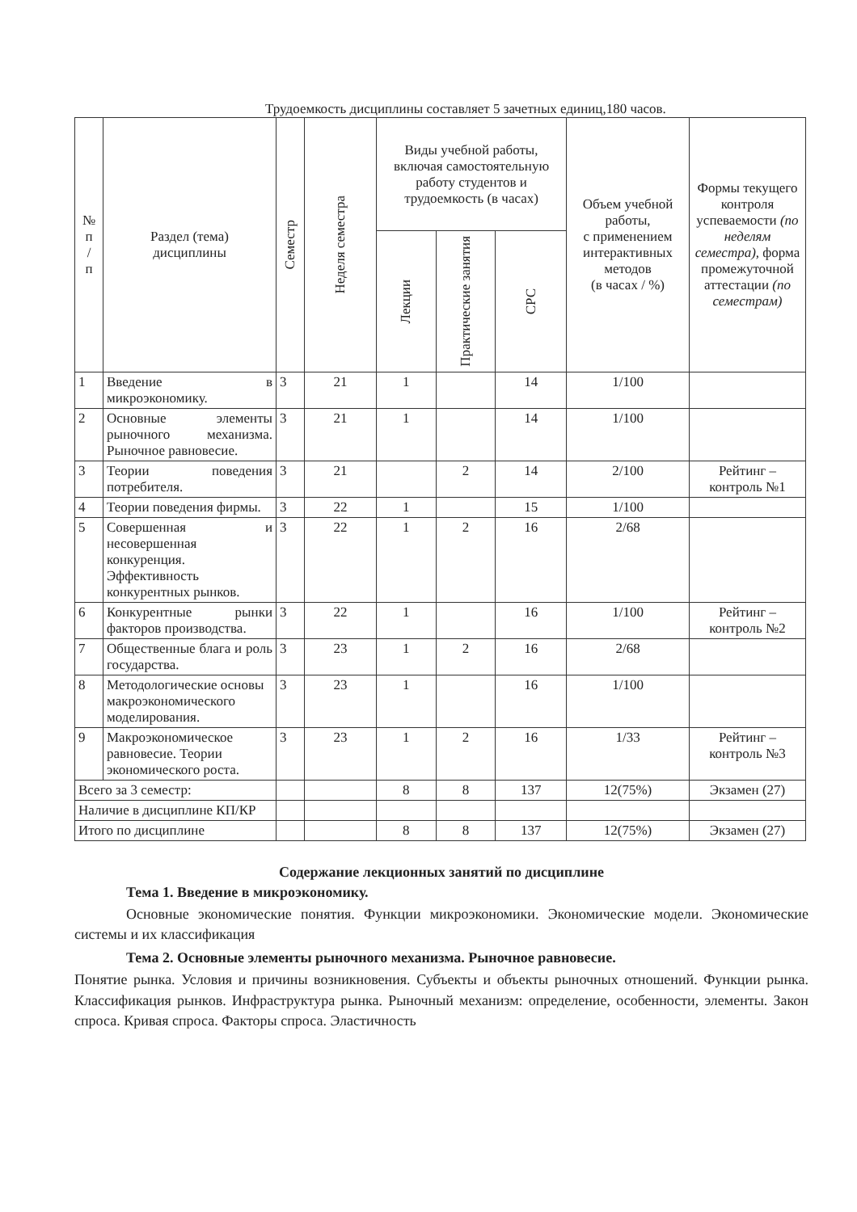Трудоемкость дисциплины составляет 5 зачетных единиц,180 часов.
| № п / п | Раздел (тема) дисциплины | Семестр | Неделя семестра | Виды учебной работы, включая самостоятельную работу студентов и трудоемкость (в часах) | | | Объем учебной работы, с применением интерактивных методов (в часах / %) | Формы текущего контроля успеваемости (по неделям семестра), форма промежуточной аттестации (по семестрам) |
| --- | --- | --- | --- | --- | --- | --- | --- | --- |
| | | | | Лекции | Практические занятия | СРС | | |
| 1 | Введение в микроэкономику. | 3 | 21 | 1 | | 14 | 1/100 | |
| 2 | Основные элементы рыночного механизма. Рыночное равновесие. | 3 | 21 | 1 | | 14 | 1/100 | |
| 3 | Теории поведения потребителя. | 3 | 21 | | 2 | 14 | 2/100 | Рейтинг – контроль №1 |
| 4 | Теории поведения фирмы. | 3 | 22 | 1 | | 15 | 1/100 | |
| 5 | Совершенная и несовершенная конкуренция. Эффективность конкурентных рынков. | 3 | 22 | 1 | 2 | 16 | 2/68 | |
| 6 | Конкурентные рынки факторов производства. | 3 | 22 | 1 | | 16 | 1/100 | Рейтинг – контроль №2 |
| 7 | Общественные блага и роль государства. | 3 | 23 | 1 | 2 | 16 | 2/68 | |
| 8 | Методологические основы макроэкономического моделирования. | 3 | 23 | 1 | | 16 | 1/100 | |
| 9 | Макроэкономическое равновесие. Теории экономического роста. | 3 | 23 | 1 | 2 | 16 | 1/33 | Рейтинг – контроль №3 |
| Всего за 3 семестр: | | | | 8 | 8 | 137 | 12(75%) | Экзамен (27) |
| Наличие в дисциплине КП/КР | | | | | | | | |
| Итого по дисциплине | | | | 8 | 8 | 137 | 12(75%) | Экзамен (27) |
Содержание лекционных занятий по дисциплине
Тема 1. Введение в микроэкономику.
Основные экономические понятия. Функции микроэкономики. Экономические модели. Экономические системы и их классификация
Тема 2. Основные элементы рыночного механизма. Рыночное равновесие.
Понятие рынка. Условия и причины возникновения. Субъекты и объекты рыночных отношений. Функции рынка. Классификация рынков. Инфраструктура рынка. Рыночный механизм: определение, особенности, элементы. Закон спроса. Кривая спроса. Факторы спроса. Эластичность